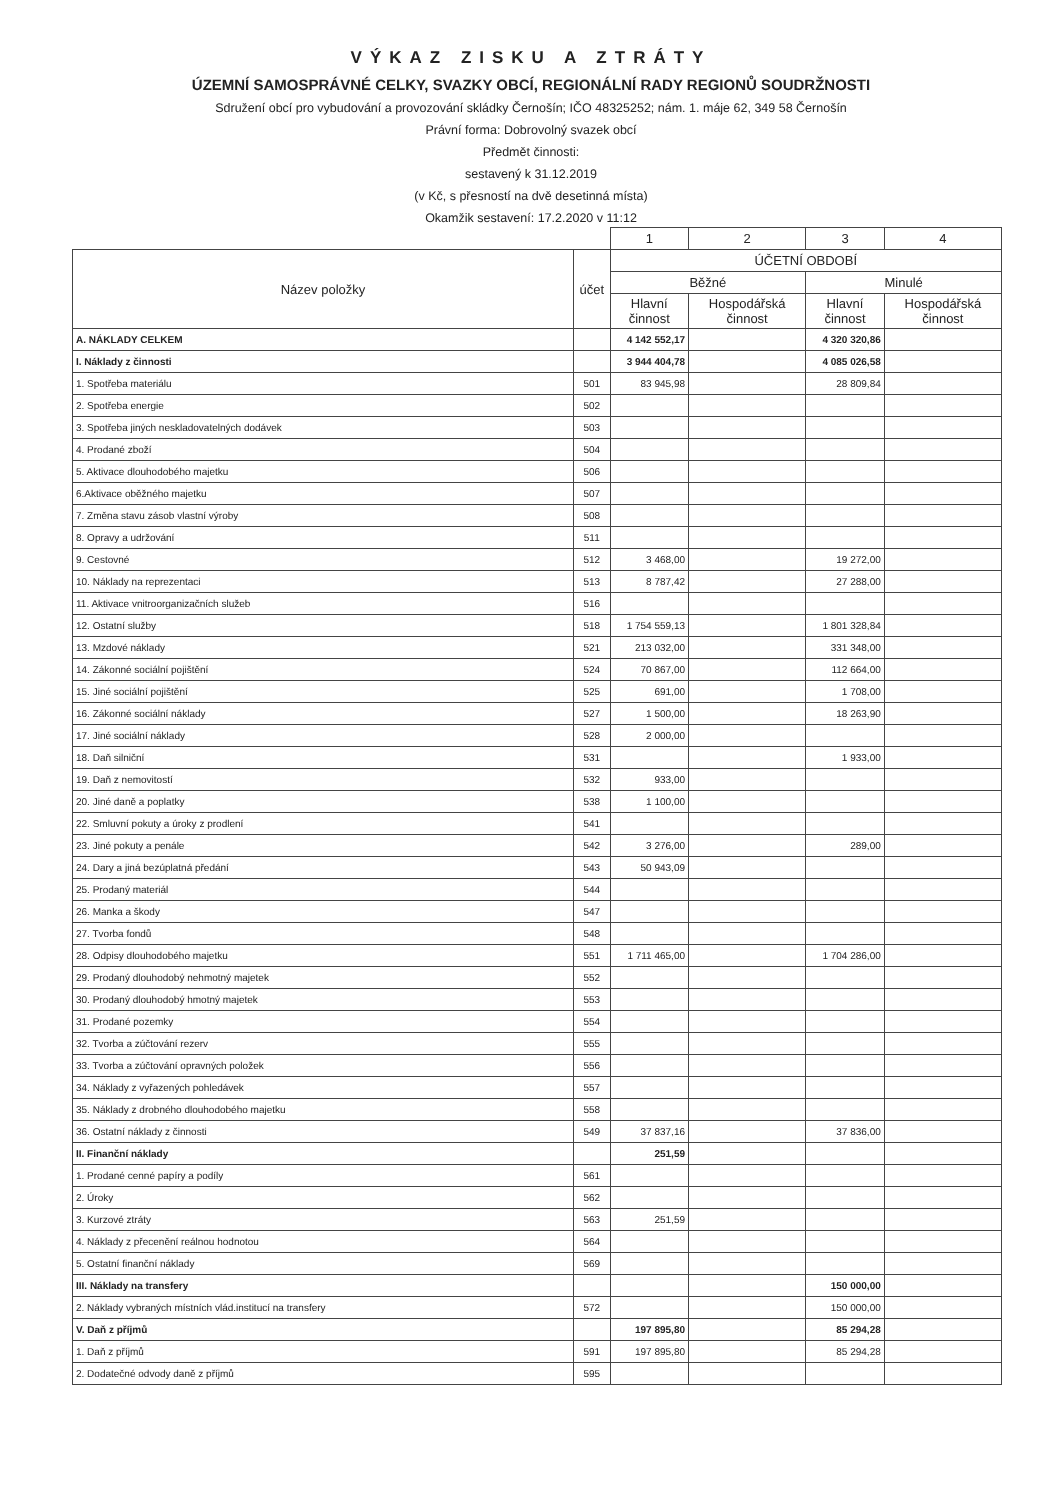VÝKAZ ZISKU A ZTRÁTY
ÚZEMNÍ SAMOSPRÁVNÉ CELKY, SVAZKY OBCÍ, REGIONÁLNÍ RADY REGIONŮ SOUDRŽNOSTI
Sdružení obcí pro vybudování a provozování skládky Černošín; IČO 48325252; nám. 1. máje 62, 349 58 Černošín
Právní forma: Dobrovolný svazek obcí
Předmět činnosti:
sestavený k 31.12.2019
(v Kč, s přesností na dvě desetinná místa)
Okamžik sestavení: 17.2.2020 v 11:12
| | | 1 | 2 | 3 | 4 |
| Název položky | účet | ÚČETNÍ OBDOBÍ | | | |
| | | Běžné | | Minulé | |
| | | Hlavní činnost | Hospodářská činnost | Hlavní činnost | Hospodářská činnost |
| A. NÁKLADY CELKEM | | 4 142 552,17 | | 4 320 320,86 | |
| I. Náklady z činnosti | | 3 944 404,78 | | 4 085 026,58 | |
| 1. Spotřeba materiálu | 501 | 83 945,98 | | 28 809,84 | |
| 2. Spotřeba energie | 502 | | | | |
| 3. Spotřeba jiných neskladovatelných dodávek | 503 | | | | |
| 4. Prodané zboží | 504 | | | | |
| 5. Aktivace dlouhodobého majetku | 506 | | | | |
| 6.Aktivace oběžného majetku | 507 | | | | |
| 7. Změna stavu zásob vlastní výroby | 508 | | | | |
| 8. Opravy a udržování | 511 | | | | |
| 9. Cestovné | 512 | 3 468,00 | | 19 272,00 | |
| 10. Náklady na reprezentaci | 513 | 8 787,42 | | 27 288,00 | |
| 11. Aktivace vnitroorganizačních služeb | 516 | | | | |
| 12. Ostatní služby | 518 | 1 754 559,13 | | 1 801 328,84 | |
| 13. Mzdové náklady | 521 | 213 032,00 | | 331 348,00 | |
| 14. Zákonné sociální pojištění | 524 | 70 867,00 | | 112 664,00 | |
| 15. Jiné sociální pojištění | 525 | 691,00 | | 1 708,00 | |
| 16. Zákonné sociální náklady | 527 | 1 500,00 | | 18 263,90 | |
| 17. Jiné sociální náklady | 528 | 2 000,00 | | | |
| 18. Daň silniční | 531 | | | 1 933,00 | |
| 19. Daň z nemovitostí | 532 | 933,00 | | | |
| 20. Jiné daně a poplatky | 538 | 1 100,00 | | | |
| 22. Smluvní pokuty a úroky z prodlení | 541 | | | | |
| 23. Jiné pokuty a penále | 542 | 3 276,00 | | 289,00 | |
| 24. Dary a jiná bezúplatná předání | 543 | 50 943,09 | | | |
| 25. Prodaný materiál | 544 | | | | |
| 26. Manka a škody | 547 | | | | |
| 27. Tvorba fondů | 548 | | | | |
| 28. Odpisy dlouhodobého majetku | 551 | 1 711 465,00 | | 1 704 286,00 | |
| 29. Prodaný dlouhodobý nehmotný majetek | 552 | | | | |
| 30. Prodaný dlouhodobý hmotný majetek | 553 | | | | |
| 31. Prodané pozemky | 554 | | | | |
| 32. Tvorba a zúčtování rezerv | 555 | | | | |
| 33. Tvorba a zúčtování opravných položek | 556 | | | | |
| 34. Náklady z vyřazených pohledávek | 557 | | | | |
| 35. Náklady z drobného dlouhodobého majetku | 558 | | | | |
| 36. Ostatní náklady z činnosti | 549 | 37 837,16 | | 37 836,00 | |
| II. Finanční náklady | | 251,59 | | | |
| 1. Prodané cenné papíry a podíly | 561 | | | | |
| 2. Úroky | 562 | | | | |
| 3. Kurzové ztráty | 563 | 251,59 | | | |
| 4. Náklady z přecenění reálnou hodnotou | 564 | | | | |
| 5. Ostatní finanční náklady | 569 | | | | |
| III. Náklady na transfery | | | | 150 000,00 | |
| 2. Náklady vybraných místních vlád.institucí na transfery | 572 | | | 150 000,00 | |
| V. Daň z příjmů | | 197 895,80 | | 85 294,28 | |
| 1. Daň z příjmů | 591 | 197 895,80 | | 85 294,28 | |
| 2. Dodatečné odvody daně z příjmů | 595 | | | | |